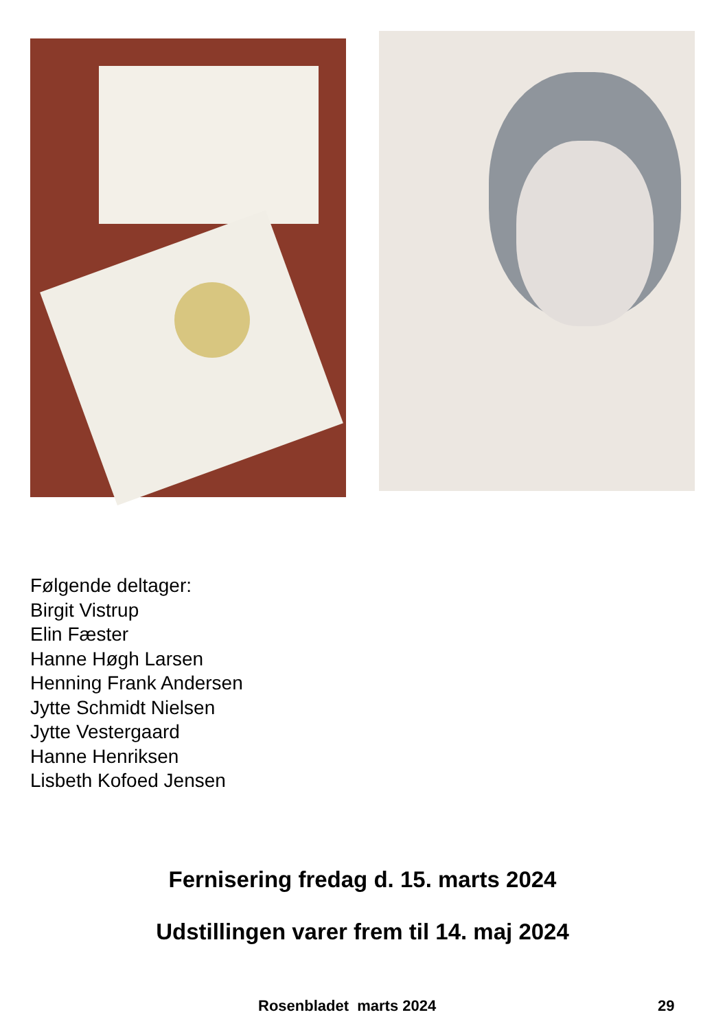Følgende deltager:
Birgit Vistrup
Elin Fæster
Hanne Høgh Larsen
Henning Frank Andersen
Jytte Schmidt Nielsen
Jytte Vestergaard
Hanne Henriksen
Lisbeth Kofoed Jensen
Fernisering fredag d. 15. marts 2024
Udstillingen varer frem til 14. maj 2024
Rosenbladet marts 2024 29